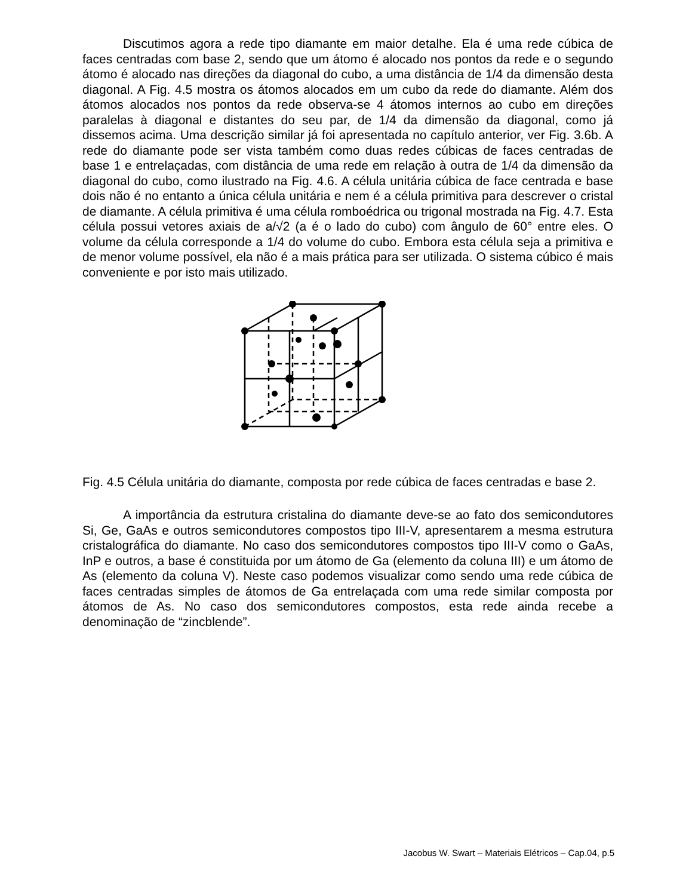Discutimos agora a rede tipo diamante em maior detalhe. Ela é uma rede cúbica de faces centradas com base 2, sendo que um átomo é alocado nos pontos da rede e o segundo átomo é alocado nas direções da diagonal do cubo, a uma distância de 1/4 da dimensão desta diagonal. A Fig. 4.5 mostra os átomos alocados em um cubo da rede do diamante. Além dos átomos alocados nos pontos da rede observa-se 4 átomos internos ao cubo em direções paralelas à diagonal e distantes do seu par, de 1/4 da dimensão da diagonal, como já dissemos acima. Uma descrição similar já foi apresentada no capítulo anterior, ver Fig. 3.6b. A rede do diamante pode ser vista também como duas redes cúbicas de faces centradas de base 1 e entrelaçadas, com distância de uma rede em relação à outra de 1/4 da dimensão da diagonal do cubo, como ilustrado na Fig. 4.6. A célula unitária cúbica de face centrada e base dois não é no entanto a única célula unitária e nem é a célula primitiva para descrever o cristal de diamante. A célula primitiva é uma célula romboédrica ou trigonal mostrada na Fig. 4.7. Esta célula possui vetores axiais de a/√2 (a é o lado do cubo) com ângulo de 60° entre eles. O volume da célula corresponde a 1/4 do volume do cubo. Embora esta célula seja a primitiva e de menor volume possível, ela não é a mais prática para ser utilizada. O sistema cúbico é mais conveniente e por isto mais utilizado.
Fig. 4.5 Célula unitária do diamante, composta por rede cúbica de faces centradas e base 2.
A importância da estrutura cristalina do diamante deve-se ao fato dos semicondutores Si, Ge, GaAs e outros semicondutores compostos tipo III-V, apresentarem a mesma estrutura cristalográfica do diamante. No caso dos semicondutores compostos tipo III-V como o GaAs, InP e outros, a base é constituida por um átomo de Ga (elemento da coluna III) e um átomo de As (elemento da coluna V). Neste caso podemos visualizar como sendo uma rede cúbica de faces centradas simples de átomos de Ga entrelaçada com uma rede similar composta por átomos de As. No caso dos semicondutores compostos, esta rede ainda recebe a denominação de “zincblende”.
Jacobus W. Swart – Materiais Elétricos – Cap.04, p.5